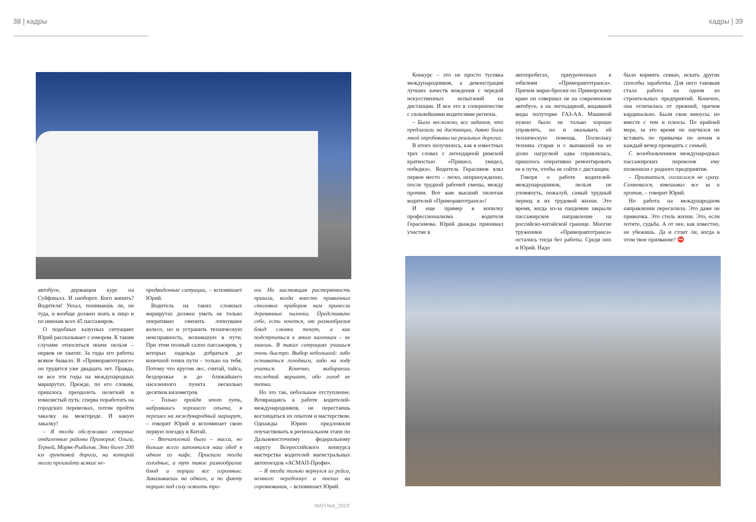38 | кадры кадры | 39
автобусе, держащем курс на Суйфэньхэ. И наоборот. Кого винить? Водителя! Уехал, понимаешь ли, не туда, и вообще должен знать в лицо и по именам всех 45 пассажиров.
О подобных казусных ситуациях Юрий рассказывает с юмором. К таким случаям относиться иначе нельзя – нервов не хватит. За годы его работы всякое бывало. В «Приморавтотрансе» он трудится уже двадцать лет. Правда, не все эти годы на международных маршрутах. Прежде, по его словам, пришлось преодолеть нелегкий и извилистый путь: сперва поработать на городских перевозках, потом пройти закалку на межгороде. И какую закалку!
– Я тогда обслуживал северные отдаленные районы Приморья: Ольга, Терней, Моряк-Рыболов. Это более 200 км грунтовой дороги, на которой могли произойти всякие не-
предвиденные ситуации, – вспоминает Юрий.
Водитель на таких сложных маршрутах должен уметь не только оперативно сменить лопнувшее колесо, но и устранить техническую неисправность, возникшую в пути. При этом полный салон пассажиров, у которых надежда добраться до конечной точки пути – только на тебя. Потому что кругом лес, считай, тайга, бездорожье и до ближайшего населенного пункта несколько десятков километров.
– Только пройдя этот путь, набравшись хорошего опыта, я перешел на международный маршрут, – говорит Юрий и вспоминает свою первую поездку в Китай.
– Впечатлений было – масса, но больше всего запомнился наш обед в одном из кафе. Приехали тогда голодные, а тут такое разнообразие блюд и порции все огромные. Заказываешь на одного, а по факту порцию под силу освоить тро-
им. Но настоящая растерянность пришла, когда вместо привычных столовых приборов нам принесли деревянные палочки. Представьте себе, есть хочется, от разнообразия блюд слюнки текут, а как подступиться к этим палочкам – не знаешь. В таких ситуациях учишься очень быстро. Выбор небольшой: либо оставаться голодным, либо на ходу учиться. Конечно, выбираешь последний вариант, ибо голод не тетка.
Но это так, небольшое отступление. Возвращаясь к работе водителей-международников, не перестаешь восхищаться их опытом и мастерством. Однажды Юрию предложили поучаствовать в региональном этапе по Дальневосточному федеральному округу Всероссийского конкурса мастерства водителей магистральных автопоездов «АСМАП-Профи».
– Я тогда только вернулся из рейса, немного передохнул и поехал на соревнования, – вспоминает Юрий.
Конкурс – это не просто тусовка международников, а демонстрация лучших качеств вождения с чередой искусственных испытаний на дистанции. И все это в соперничестве с сильнейшими водителями региона.
– Было несложно, все задания, что предлагали на дистанции, давно были мной опробованы на реальных дорогах.
В итоге получилось, как в известных трех словах с легендарной римской краткостью «Пришел, увидел, победил». Водитель Герасимов взял первое место – легко, непринужденно, после трудной рабочей смены, между прочим. Вот вам высший пилотаж водителей «Приморавтотранса»!
И еще пример в копилку профессионализма водителя Герасимова. Юрий дважды принимал участие в
автопробегах, приуроченных к юбилеям «Приморавтотранса». Причем марш-броски по Приморскому краю он совершал не на современном автобусе, а на легендарной, видавшей виды полуторке ГАЗ-АА. Машиной нужно было не только хорошо управлять, но и оказывать ей техническую помощь. Поскольку техника старая и с выпавшей на ее долю нагрузкой едва справлялась, пришлось оперативно ремонтировать ее в пути, чтобы не сойти с дистанции.
Говоря о работе водителей-международников, нельзя не упомянуть, пожалуй, самый трудный период в их трудовой жизни. Это время, когда из-за пандемии закрыли пассажирское направление на российско-китайской границе. Многие труженики «Приморавтотранса» остались тогда без работы. Среди них и Юрий. Надо
было кормить семью, искать другие способы заработка. Для него таковым стала работа на одном из строительных предприятий. Конечно, она отличалась от прежней, причем кардинально. Были свои минусы, но вместе с тем и плюсы. По крайней мере, за это время он научился не вставать по привычке по ночам и каждый вечер проводить с семьей.
С возобновлением международных пассажирских перевозок ему позвонили с родного предприятия.
– Признаться, согласился не сразу. Сомневался, взвешивал все за и против, – говорит Юрий.
Но работа на международном направлении пересилила. Это даже не привычка. Это стиль жизни. Это, если хотите, судьба. А от нее, как известно, не убежишь. Да и стоит ли, когда в этом твое призвание? ⛔
МАП №6_2023